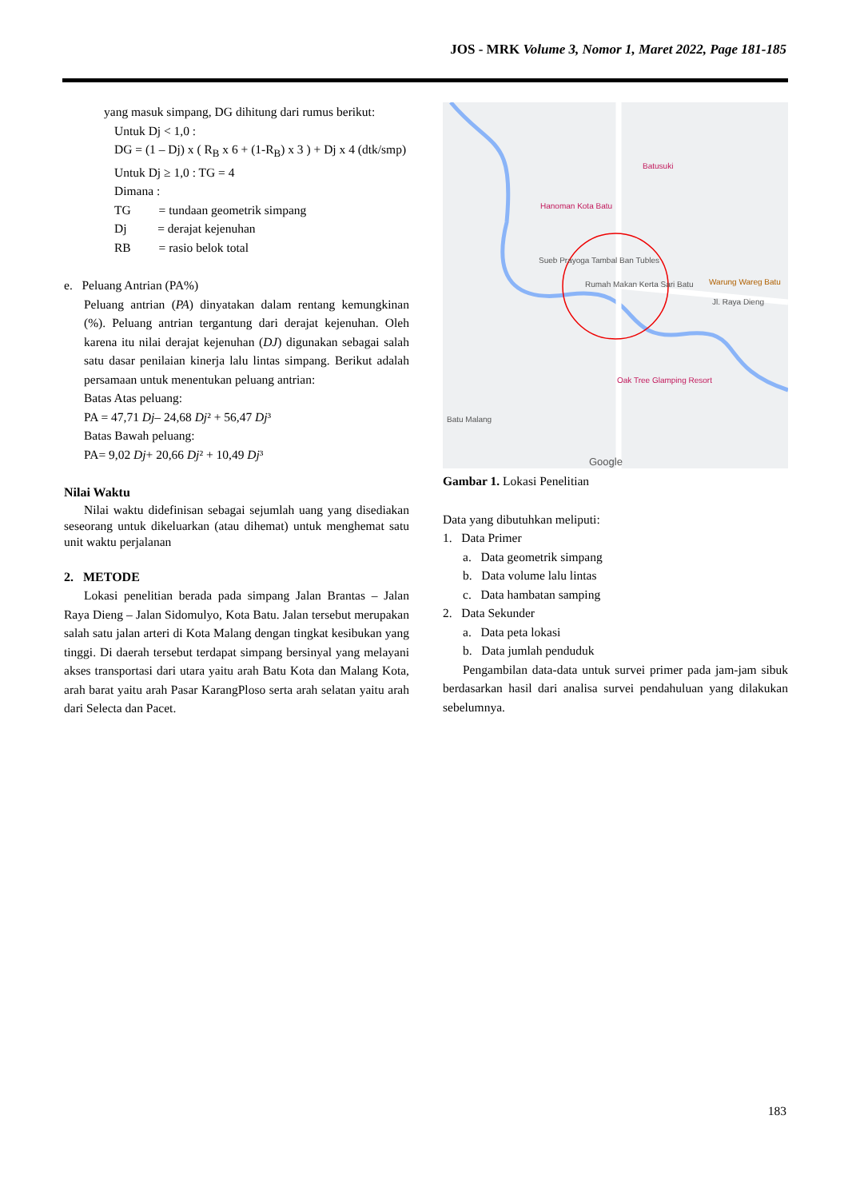JOS - MRK Volume 3, Nomor 1, Maret 2022, Page 181-185
yang masuk simpang, DG dihitung dari rumus berikut:
Untuk Dj < 1,0 :
DG = (1 – Dj) x ( R<sub>B</sub> x 6 + (1-R<sub>B</sub>) x 3 ) + Dj x 4 (dtk/smp)
Untuk Dj ≥ 1,0 : TG = 4
Dimana :
TG = tundaan geometrik simpang
Dj = derajat kejenuhan
RB = rasio belok total
e. Peluang Antrian (PA%)
Peluang antrian (PA) dinyatakan dalam rentang kemungkinan (%). Peluang antrian tergantung dari derajat kejenuhan. Oleh karena itu nilai derajat kejenuhan (DJ) digunakan sebagai salah satu dasar penilaian kinerja lalu lintas simpang. Berikut adalah persamaan untuk menentukan peluang antrian:
Batas Atas peluang:
PA = 47,71 Dj– 24,68 Dj² + 56,47 Dj³
Batas Bawah peluang:
PA= 9,02 Dj+ 20,66 Dj² + 10,49 Dj³
Nilai Waktu
Nilai waktu didefinisan sebagai sejumlah uang yang disediakan seseorang untuk dikeluarkan (atau dihemat) untuk menghemat satu unit waktu perjalanan
2. METODE
Lokasi penelitian berada pada simpang Jalan Brantas – Jalan Raya Dieng – Jalan Sidomulyo, Kota Batu. Jalan tersebut merupakan salah satu jalan arteri di Kota Malang dengan tingkat kesibukan yang tinggi. Di daerah tersebut terdapat simpang bersinyal yang melayani akses transportasi dari utara yaitu arah Batu Kota dan Malang Kota, arah barat yaitu arah Pasar KarangPloso serta arah selatan yaitu arah dari Selecta dan Pacet.
Batusuki
Hanoman Kota Batu
Sueb Prayoga Tambal Ban Tubles
Rumah Makan Kerta Sari Batu Warung Wareg Batu
Jl. Raya Dieng
Oak Tree Glamping Resort
Batu Malang
Google
Gambar 1. Lokasi Penelitian
Data yang dibutuhkan meliputi:
1. Data Primer
a. Data geometrik simpang
b. Data volume lalu lintas
c. Data hambatan samping
2. Data Sekunder
a. Data peta lokasi
b. Data jumlah penduduk
Pengambilan data-data untuk survei primer pada jam-jam sibuk berdasarkan hasil dari analisa survei pendahuluan yang dilakukan sebelumnya.
183